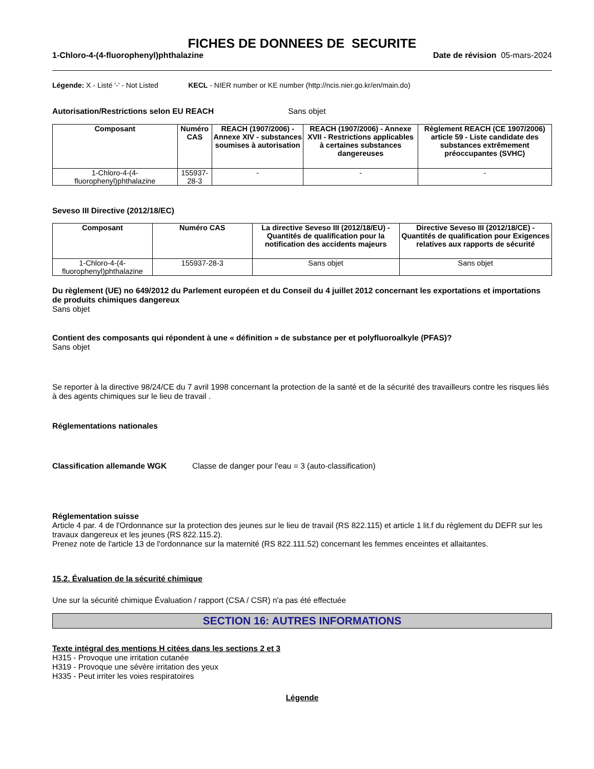FICHES DE DONNEES DE SECURITE
1-Chloro-4-(4-fluorophenyl)phthalazine Date de révision 05-mars-2024
Légende: X - Listé '-' - Not Listed KECL - NIER number or KE number (http://ncis.nier.go.kr/en/main.do)
Autorisation/Restrictions selon EU REACH Sans objet
| Composant | Numéro CAS | REACH (1907/2006) - Annexe XIV - substances soumises à autorisation | REACH (1907/2006) - Annexe XVII - Restrictions applicables à certaines substances dangereuses | Règlement REACH (CE 1907/2006) article 59 - Liste candidate des substances extrêmement préoccupantes (SVHC) |
| --- | --- | --- | --- | --- |
| 1-Chloro-4-(4-fluorophenyl)phthalazine | 155937-28-3 | - | - | - |
Seveso III Directive (2012/18/EC)
| Composant | Numéro CAS | La directive Seveso III (2012/18/EU) - Quantités de qualification pour la notification des accidents majeurs | Directive Seveso III (2012/18/CE) - Quantités de qualification pour Exigences relatives aux rapports de sécurité |
| --- | --- | --- | --- |
| 1-Chloro-4-(4-fluorophenyl)phthalazine | 155937-28-3 | Sans objet | Sans objet |
Du règlement (UE) no 649/2012 du Parlement européen et du Conseil du 4 juillet 2012 concernant les exportations et importations de produits chimiques dangereux
Sans objet
Contient des composants qui répondent à une « définition » de substance per et polyfluoroalkyle (PFAS)?
Sans objet
Se reporter à la directive 98/24/CE du 7 avril 1998 concernant la protection de la santé et de la sécurité des travailleurs contre les risques liés à des agents chimiques sur le lieu de travail .
Réglementations nationales
Classification allemande WGK Classe de danger pour l'eau = 3 (auto-classification)
Réglementation suisse
Article 4 par. 4 de l'Ordonnance sur la protection des jeunes sur le lieu de travail (RS 822.115) et article 1 lit.f du règlement du DEFR sur les travaux dangereux et les jeunes (RS 822.115.2).
Prenez note de l'article 13 de l'ordonnance sur la maternité (RS 822.111.52) concernant les femmes enceintes et allaitantes.
15.2. Évaluation de la sécurité chimique
Une sur la sécurité chimique Évaluation / rapport (CSA / CSR) n'a pas été effectuée
SECTION 16: AUTRES INFORMATIONS
Texte intégral des mentions H citées dans les sections 2 et 3
H315 - Provoque une irritation cutanée
H319 - Provoque une sévère irritation des yeux
H335 - Peut irriter les voies respiratoires
Légende